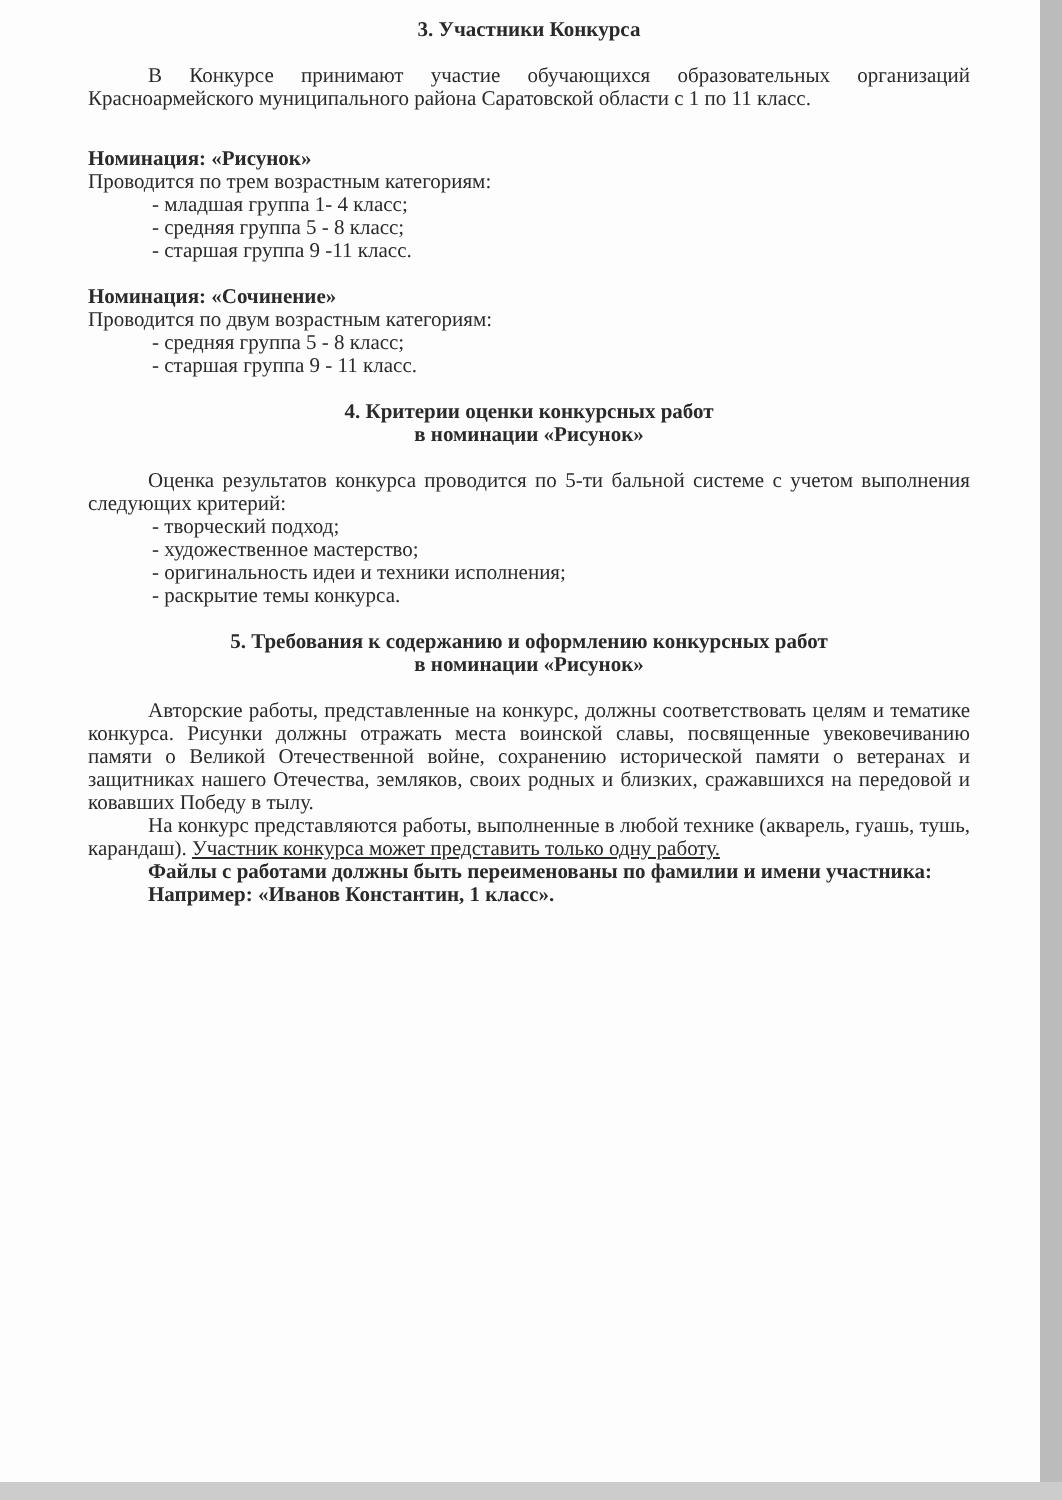3. Участники Конкурса
В Конкурсе принимают участие обучающихся образовательных организаций Красноармейского муниципального района Саратовской области с 1 по 11 класс.
Номинация: «Рисунок»
Проводится по трем возрастным категориям:
- младшая группа 1- 4 класс;
- средняя группа 5 - 8 класс;
- старшая группа 9 -11 класс.
Номинация: «Сочинение»
Проводится по двум возрастным категориям:
- средняя группа 5 - 8 класс;
- старшая группа 9 - 11 класс.
4. Критерии оценки конкурсных работ
в номинации «Рисунок»
Оценка результатов конкурса проводится по 5-ти бальной системе с учетом выполнения следующих критерий:
- творческий подход;
- художественное мастерство;
- оригинальность идеи и техники исполнения;
- раскрытие темы конкурса.
5. Требования к содержанию и оформлению конкурсных работ
в номинации «Рисунок»
Авторские работы, представленные на конкурс, должны соответствовать целям и тематике конкурса. Рисунки должны отражать места воинской славы, посвященные увековечиванию памяти о Великой Отечественной войне, сохранению исторической памяти о ветеранах и защитниках нашего Отечества, земляков, своих родных и близких, сражавшихся на передовой и ковавших Победу в тылу.
На конкурс представляются работы, выполненные в любой технике (акварель, гуашь, тушь, карандаш). Участник конкурса может представить только одну работу.
Файлы с работами должны быть переименованы по фамилии и имени участника:
Например: «Иванов Константин, 1 класс».